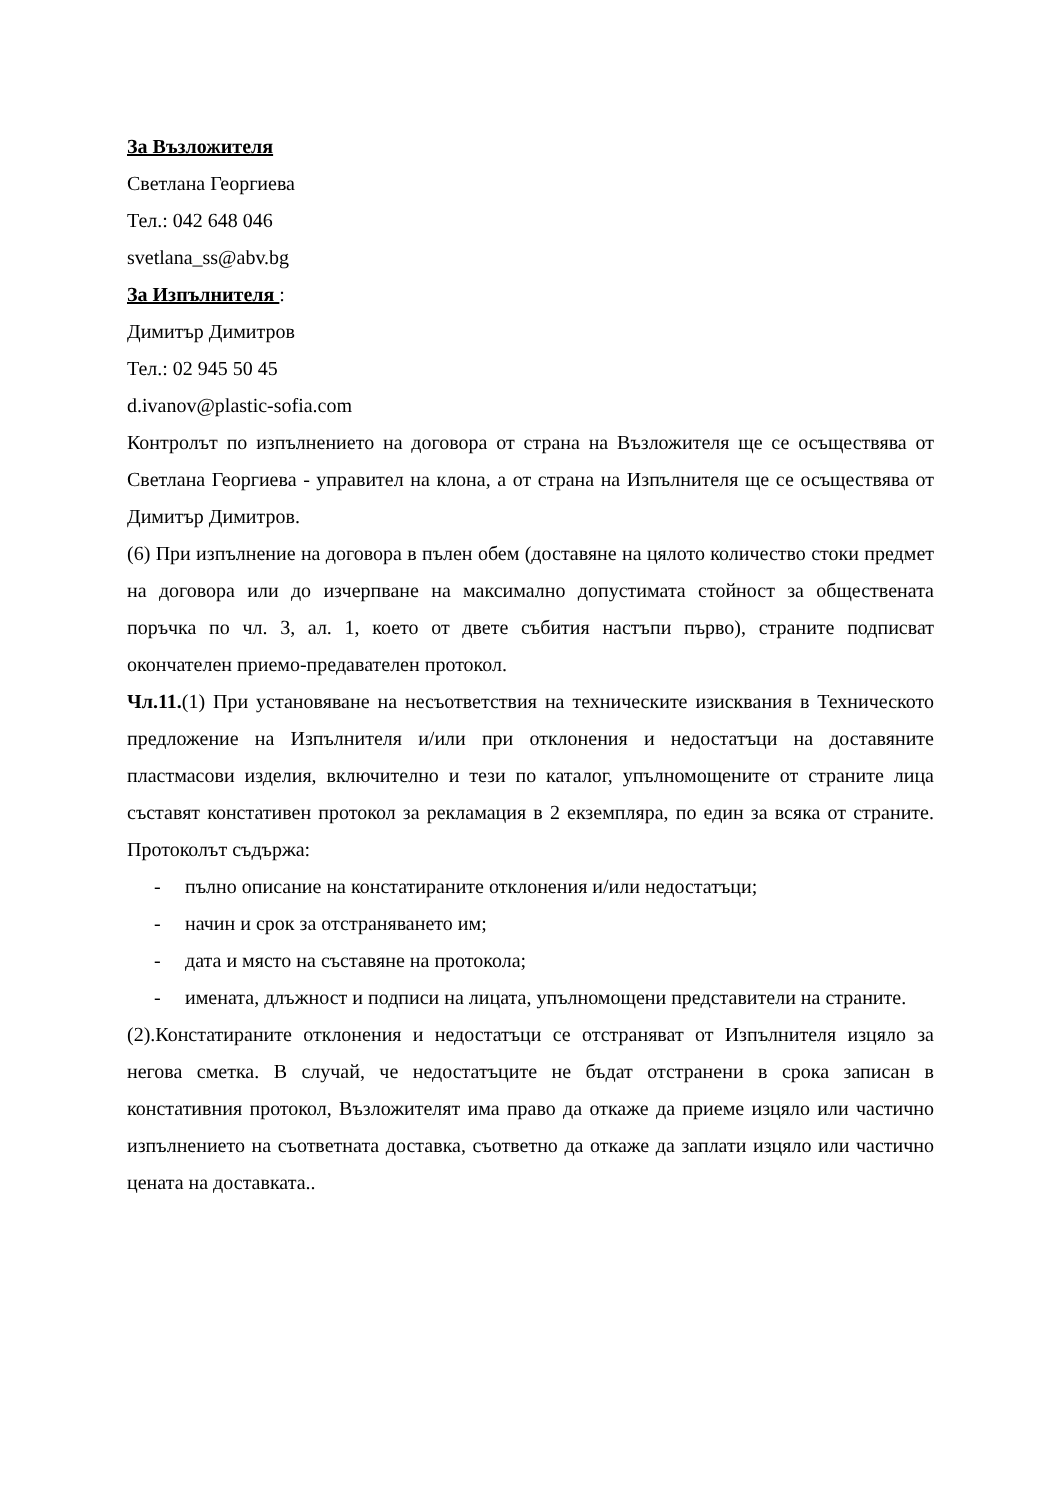За Възложителя
Светлана Георгиева
Тел.: 042 648 046
svetlana_ss@abv.bg
За Изпълнителя :
Димитър Димитров
Тел.: 02 945 50 45
d.ivanov@plastic-sofia.com
Контролът по изпълнението на договора от страна на Възложителя ще се осъществява от Светлана Георгиева - управител на клона, а от страна на Изпълнителя ще се осъществява от Димитър Димитров.
(6) При изпълнение на договора в пълен обем (доставяне на цялото количество стоки предмет на договора или до изчерпване на максимално допустимата стойност за обществената поръчка по чл. 3, ал. 1, което от двете събития настъпи първо), страните подписват окончателен приемо-предавателен протокол.
Чл.11.(1) При установяване на несъответствия на техническите изисквания в Техническото предложение на Изпълнителя и/или при отклонения и недостатъци на доставяните пластмасови изделия, включително и тези по каталог, упълномощените от страните лица съставят констативен протокол за рекламация в 2 екземпляра, по един за всяка от страните. Протоколът съдържа:
- пълно описание на констатираните отклонения и/или недостатъци;
- начин и срок за отстраняването им;
- дата и място на съставяне на протокола;
- имената, длъжност и подписи на лицата, упълномощени представители на страните.
(2).Констатираните отклонения и недостатъци се отстраняват от Изпълнителя изцяло за негова сметка. В случай, че недостатъците не бъдат отстранени в срока записан в констативния протокол, Възложителят има право да откаже да приеме изцяло или частично изпълнението на съответната доставка, съответно да откаже да заплати изцяло или частично цената на доставката..